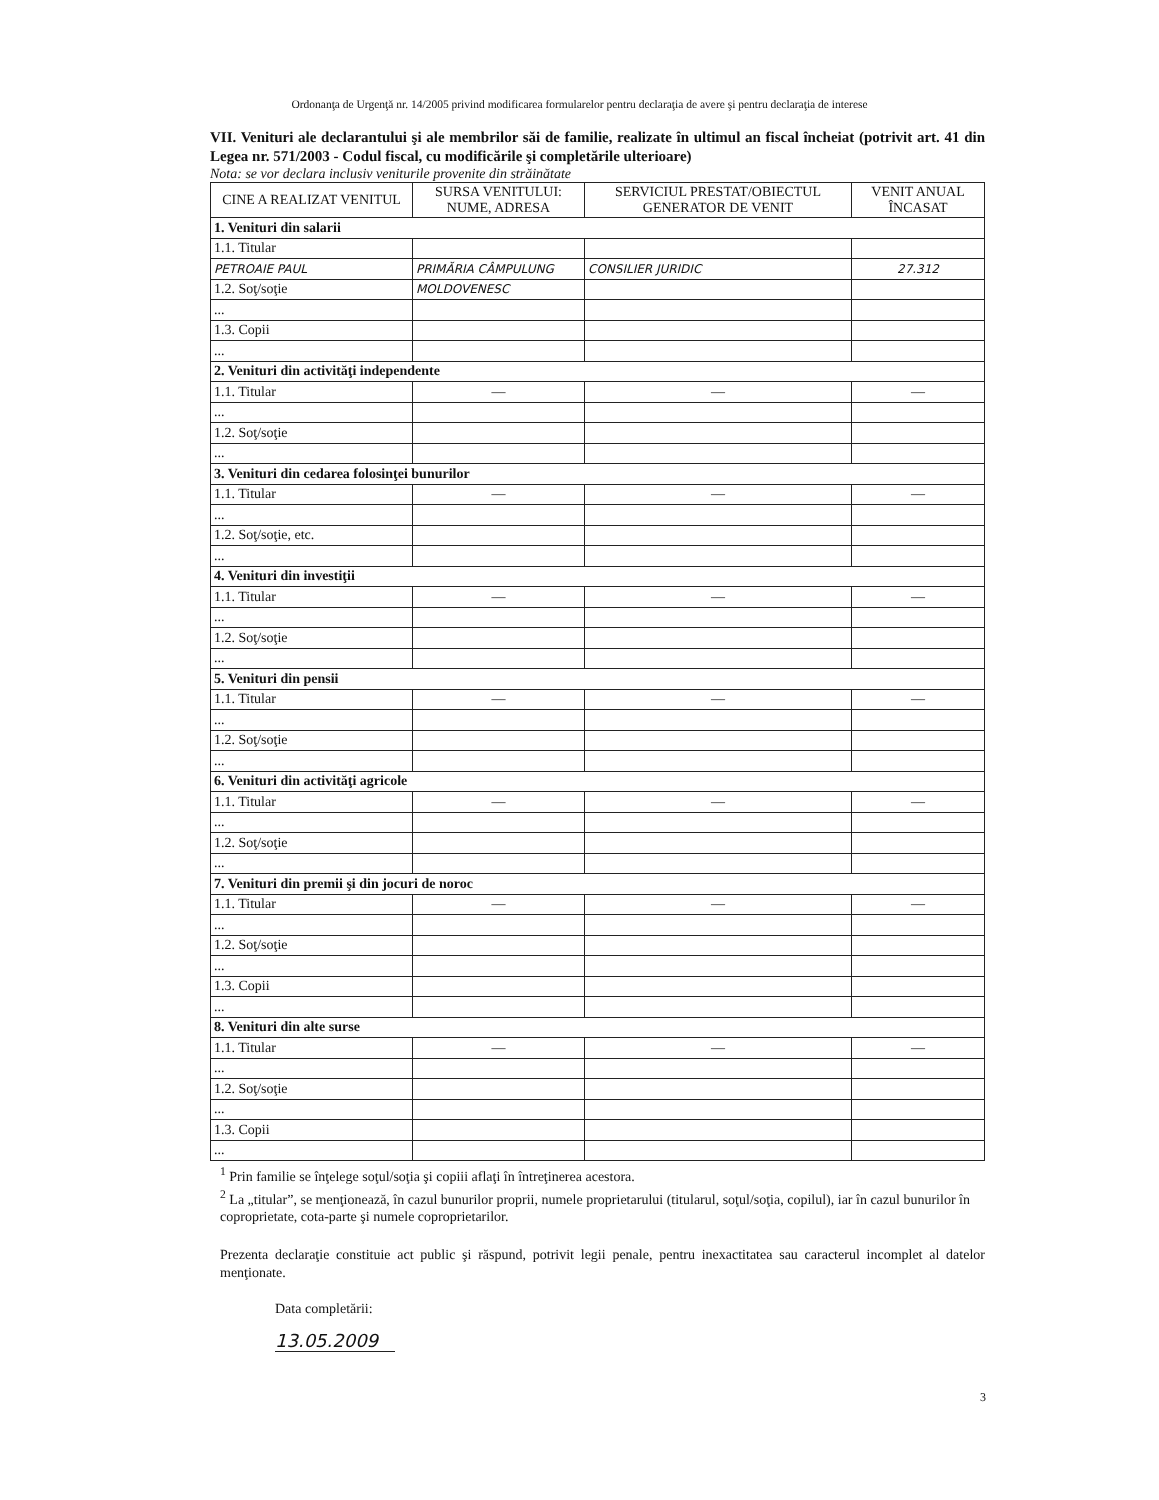Ordonanţa de Urgenţă nr. 14/2005 privind modificarea formularelor pentru declaraţia de avere şi pentru declaraţia de interese
VII. Venituri ale declarantului şi ale membrilor săi de familie, realizate în ultimul an fiscal încheiat (potrivit art. 41 din Legea nr. 571/2003 - Codul fiscal, cu modificările şi completările ulterioare)
Nota: se vor declara inclusiv veniturile provenite din străinătate
| CINE A REALIZAT VENITUL | SURSA VENITULUI: NUME, ADRESA | SERVICIUL PRESTAT/OBIECTUL GENERATOR DE VENIT | VENIT ANUAL ÎNCASAT |
| --- | --- | --- | --- |
| 1. Venituri din salarii | | | |
| 1.1. Titular | | | |
| PETROAIE PAUL | PRIMĂRIA CÂMPULUNG | CONSILIER JURIDIC | 27.312 |
| 1.2. Soţ/soţie | MOLDOVENESC | | |
| ... | | | |
| 1.3. Copii | | | |
| ... | | | |
| 2. Venituri din activităţi independente | | | |
| 1.1. Titular | — | — | — |
| ... | | | |
| 1.2. Soţ/soţie | | | |
| ... | | | |
| 3. Venituri din cedarea folosinţei bunurilor | | | |
| 1.1. Titular | — | — | — |
| ... | | | |
| 1.2. Soţ/soţie, etc. | | | |
| ... | | | |
| 4. Venituri din investiţii | | | |
| 1.1. Titular | — | — | — |
| ... | | | |
| 1.2. Soţ/soţie | | | |
| ... | | | |
| 5. Venituri din pensii | | | |
| 1.1. Titular | — | — | — |
| ... | | | |
| 1.2. Soţ/soţie | | | |
| ... | | | |
| 6. Venituri din activităţi agricole | | | |
| 1.1. Titular | — | — | — |
| ... | | | |
| 1.2. Soţ/soţie | | | |
| ... | | | |
| 7. Venituri din premii şi din jocuri de noroc | | | |
| 1.1. Titular | — | — | — |
| ... | | | |
| 1.2. Soţ/soţie | | | |
| ... | | | |
| 1.3. Copii | | | |
| ... | | | |
| 8. Venituri din alte surse | | | |
| 1.1. Titular | — | — | — |
| ... | | | |
| 1.2. Soţ/soţie | | | |
| ... | | | |
| 1.3. Copii | | | |
| ... | | | |
<sup>1</sup> Prin familie se înţelege soţul/soţia şi copiii aflaţi în întreţinerea acestora.
<sup>2</sup> La „titular”, se menţionează, în cazul bunurilor proprii, numele proprietarului (titularul, soţul/soţia, copilul), iar în cazul bunurilor în coproprietate, cota-parte şi numele coproprietarilor.
Prezenta declaraţie constituie act public şi răspund, potrivit legii penale, pentru inexactitatea sau caracterul incomplet al datelor menţionate.
Data completării:
13.05.2009
3